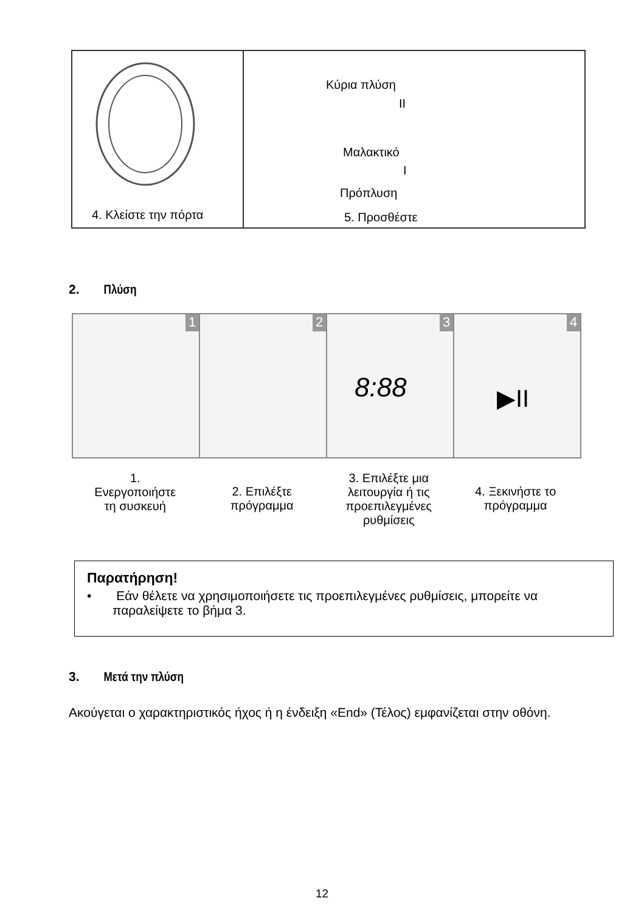4. Κλείστε την πόρτα
Κύρια πλύση
II
Μαλακτικό
I
Πρόπλυση
5. Προσθέστε
2. Πλύση
1
2
3
8:88
4
▶II
1.
Ενεργοποιήστε
τη συσκευή
2. Επιλέξτε
πρόγραμμα
3. Επιλέξτε μια
λειτουργία ή τις
προεπιλεγμένες
ρυθμίσεις
4. Ξεκινήστε το
πρόγραμμα
Παρατήρηση!
• Εάν θέλετε να χρησιμοποιήσετε τις προεπιλεγμένες ρυθμίσεις, μπορείτε να παραλείψετε το βήμα 3.
3. Μετά την πλύση
Ακούγεται ο χαρακτηριστικός ήχος ή η ένδειξη «End» (Τέλος) εμφανίζεται στην οθόνη.
12